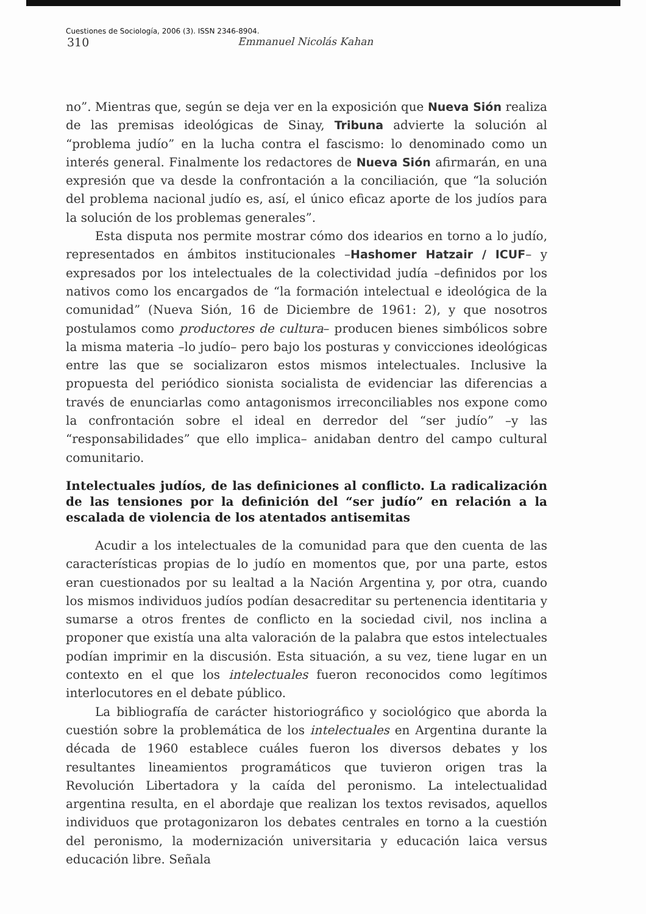Cuestiones de Sociología, 2006 (3). ISSN 2346-8904.
310 Emmanuel Nicolás Kahan
no”. Mientras que, según se deja ver en la exposición que Nueva Sión realiza de las premisas ideológicas de Sinay, Tribuna advierte la solución al “problema judío” en la lucha contra el fascismo: lo denominado como un interés general. Finalmente los redactores de Nueva Sión afirmarán, en una expresión que va desde la confrontación a la conciliación, que “la solución del problema nacional judío es, así, el único eficaz aporte de los judíos para la solución de los problemas generales”.
Esta disputa nos permite mostrar cómo dos idearios en torno a lo judío, representados en ámbitos institucionales –Hashomer Hatzair / ICUF– y expresados por los intelectuales de la colectividad judía –definidos por los nativos como los encargados de “la formación intelectual e ideológica de la comunidad” (Nueva Sión, 16 de Diciembre de 1961: 2), y que nosotros postulamos como productores de cultura– producen bienes simbólicos sobre la misma materia –lo judío– pero bajo los posturas y convicciones ideológicas entre las que se socializaron estos mismos intelectuales. Inclusive la propuesta del periódico sionista socialista de evidenciar las diferencias a través de enunciarlas como antagonismos irreconciliables nos expone como la confrontación sobre el ideal en derredor del “ser judío” –y las “responsabilidades” que ello implica– anidaban dentro del campo cultural comunitario.
Intelectuales judíos, de las definiciones al conflicto. La radicalización de las tensiones por la definición del “ser judío” en relación a la escalada de violencia de los atentados antisemitas
Acudir a los intelectuales de la comunidad para que den cuenta de las características propias de lo judío en momentos que, por una parte, estos eran cuestionados por su lealtad a la Nación Argentina y, por otra, cuando los mismos individuos judíos podían desacreditar su pertenencia identitaria y sumarse a otros frentes de conflicto en la sociedad civil, nos inclina a proponer que existía una alta valoración de la palabra que estos intelectuales podían imprimir en la discusión. Esta situación, a su vez, tiene lugar en un contexto en el que los intelectuales fueron reconocidos como legítimos interlocutores en el debate público.
La bibliografía de carácter historiográfico y sociológico que aborda la cuestión sobre la problemática de los intelectuales en Argentina durante la década de 1960 establece cuáles fueron los diversos debates y los resultantes lineamientos programáticos que tuvieron origen tras la Revolución Libertadora y la caída del peronismo. La intelectualidad argentina resulta, en el abordaje que realizan los textos revisados, aquellos individuos que protagonizaron los debates centrales en torno a la cuestión del peronismo, la modernización universitaria y educación laica versus educación libre. Señala